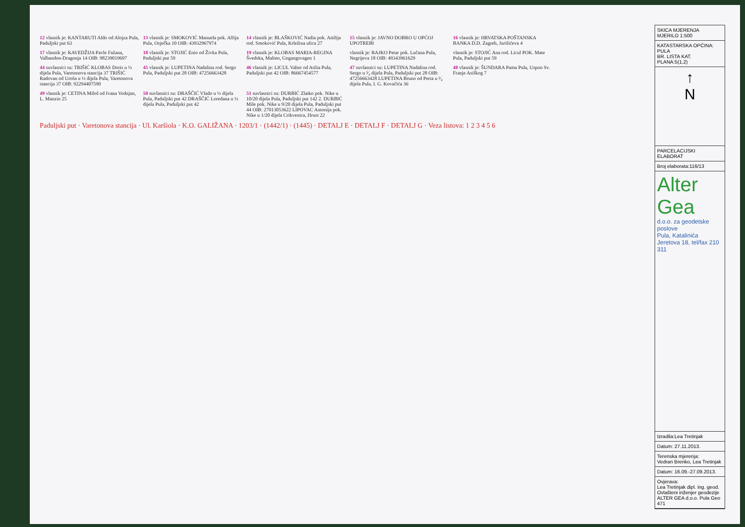12 vlasnik je: KANTARUTI Aldo od Alojza Pula, Paduljski put 63
13 vlasnik je: SMOKOVIĆ Manuela pok. Alfija Pula, Osječka 10 OIB: 43932967974
14 vlasnik je: BLAŠKOVIĆ Nadia pok. Attilija rod. Smoković Pula, Krležina ulica 27
15 vlasnik je: JAVNO DOBRO U OPĆOJ UPOTREBI
16 vlasnik je: HRVATSKA POŠTANSKA BANKA D.D. Zagreb, Jurišićeva 4
17 vlasnik je: KAVEDŽIJA Pavle Fažana, Valbandon-Dragonja 14 OIB: 98239019697
18 vlasnik je: STOJIĆ Enio od Živka Pula, Paduljski put 59
19 vlasnik je: KLOBAS MARIA-REGINA Švedska, Malmo, Gogangsvagen 1
vlasnik je: RAJKO Petar pok. Lučana Pula, Negrijeva 18 OIB: 49343961629
vlasnik je: STOJIĆ Ana rod. Licul POK. Mate Pula, Paduljski put 59
44 suvlasnici su: TRIŠIĆ KLOBAS Doris u ½ dijela Pula, Varetonova stancija 37 TRIŠIĆ Radovan od Uroša u ½ dijela Pula, Varetonova stancija 37 OIB: 92294407590
45 vlasnik je: LUPETINA Nadalina rod. Sergo Pula, Paduljski put 28 OIB: 47256663428
46 vlasnik je: LICUL Valter od Atilia Pula, Paduljski put 42 OIB: 86667454577
47 suvlasnici su: LUPETINA Nadalina rod. Sergo u ²⁄₄ dijela Pula, Paduljski put 28 OIB: 47256663428 LUPETINA Bruno od Perta u ²⁄₄ dijela Pula, I. G. Kovačića 36
48 vlasnik je: ŠUNDARA Pama Pula, Uspon Sv. Franje Asiškog 7
49 vlasnik je: CETINA Miloš od Ivana Vodnjan, L. Manzin 25
50 suvlasnici su: DRAŠČIĆ Vlado u ½ dijela Pula, Paduljski put 42 DRAŠČIĆ Loredana u ½ dijela Pula, Paduljski put 42
51 suvlasnici su: DURBIĆ Zlatko pok. Nike u 10/20 dijela Pula, Paduljski put 142 2. DURBIĆ Mile pok. Nike u 9/20 dijela Pula, Paduljski put 44 OIB: 27013053622 LIPOVAC Antonija pok. Nike u 1/20 dijela Crikvenica, Hrust 22
Paduljski put · Varetonova stancija · Ul. Karšiola · K.O. GALIŽANA · 1203/1 · (1442/1) · (1445) · DETALJ E · DETALJ F · DETALJ G · Veza listova: 1 2 3 4 5 6
SKICA MJERENJA
MJERILO 1:500
KATASTARSKA OPĆINA:
PULA
BR. LISTA KAT. PLANA:5(1,2)
↑
N
PARCELACIJSKI ELABORAT
Broj elaborata:116/13
Alter Gea
d.o.o. za geodetske poslove
Pula, Katalinića Jeretova 18, tel/fax 210 311
Izradila:Lea Tretinjak
Datum: 27.11.2013.
Terenska mjerenja:
Vedran Brenko, Lea Tretinjak
Datum: 16.09.-27.09.2013.
Ovjerava:
Lea Tretinjak dipl. ing. geod. Ovlašteni inženjer geodezije ALTER GEA d.o.o. Pula Geo 471